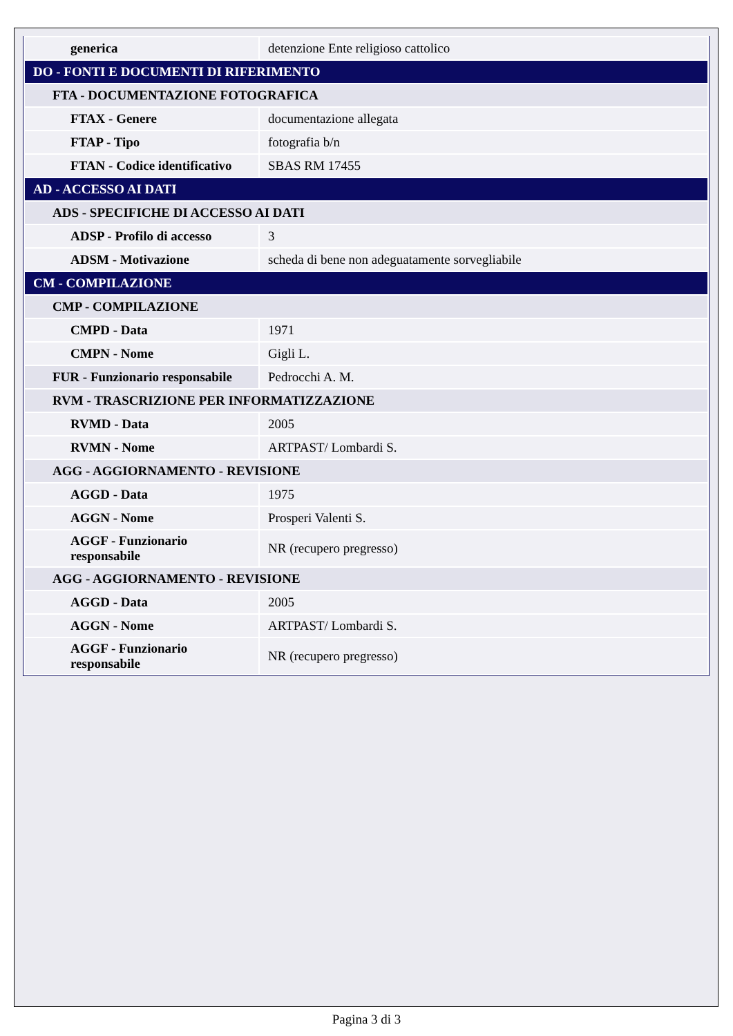| generica | detenzione Ente religioso cattolico |
| DO - FONTI E DOCUMENTI DI RIFERIMENTO | |
| FTA - DOCUMENTAZIONE FOTOGRAFICA | |
| FTAX - Genere | documentazione allegata |
| FTAP - Tipo | fotografia b/n |
| FTAN - Codice identificativo | SBAS RM 17455 |
| AD - ACCESSO AI DATI | |
| ADS - SPECIFICHE DI ACCESSO AI DATI | |
| ADSP - Profilo di accesso | 3 |
| ADSM - Motivazione | scheda di bene non adeguatamente sorvegliabile |
| CM - COMPILAZIONE | |
| CMP - COMPILAZIONE | |
| CMPD - Data | 1971 |
| CMPN - Nome | Gigli L. |
| FUR - Funzionario responsabile | Pedrocchi A. M. |
| RVM - TRASCRIZIONE PER INFORMATIZZAZIONE | |
| RVMD - Data | 2005 |
| RVMN - Nome | ARTPAST/ Lombardi S. |
| AGG - AGGIORNAMENTO - REVISIONE | |
| AGGD - Data | 1975 |
| AGGN - Nome | Prosperi Valenti S. |
| AGGF - Funzionario responsabile | NR (recupero pregresso) |
| AGG - AGGIORNAMENTO - REVISIONE | |
| AGGD - Data | 2005 |
| AGGN - Nome | ARTPAST/ Lombardi S. |
| AGGF - Funzionario responsabile | NR (recupero pregresso) |
Pagina 3 di 3